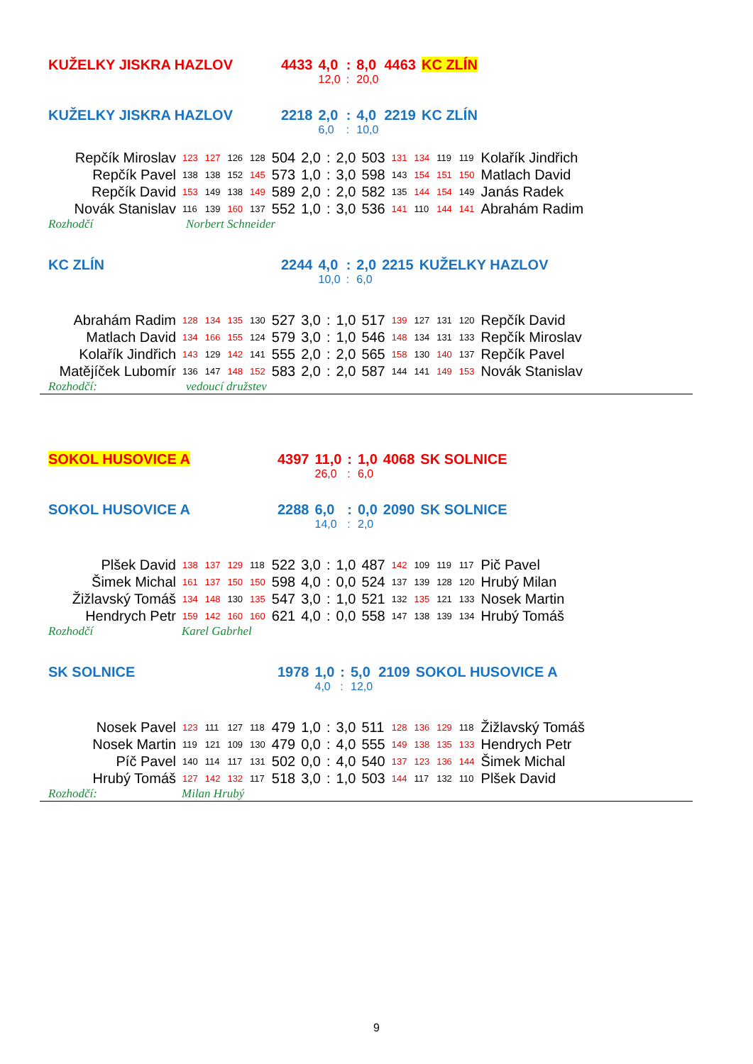| KUŽELKY JISKRA HAZLOV | 4433 | 4,0 | : | 8,0 | 4463 | KC ZLÍN |
| | | 12,0 | : | 20,0 | | |
| KUŽELKY JISKRA HAZLOV | 2218 | 2,0 | : | 4,0 | 2219 | KC ZLÍN |
| | | 6,0 | : | 10,0 | | |
| Repčík Miroslav | 123 | 127 | 126 | 128 | 504 | 2,0 | : | 2,0 | 503 | 131 | 134 | 119 | 119 | Kolařík Jindřich |
| Repčík Pavel | 138 | 138 | 152 | 145 | 573 | 1,0 | : | 3,0 | 598 | 143 | 154 | 151 | 150 | Matlach David |
| Repčík David | 153 | 149 | 138 | 149 | 589 | 2,0 | : | 2,0 | 582 | 135 | 144 | 154 | 149 | Janás Radek |
| Novák Stanislav | 116 | 139 | 160 | 137 | 552 | 1,0 | : | 3,0 | 536 | 141 | 110 | 144 | 141 | Abrahám Radim |
| Rozhodčí | Norbert Schneider |
| KC ZLÍN | 2244 | 4,0 | : | 2,0 | 2215 | KUŽELKY HAZLOV |
| | | 10,0 | : | 6,0 | | |
| Abrahám Radim | 128 | 134 | 135 | 130 | 527 | 3,0 | : | 1,0 | 517 | 139 | 127 | 131 | 120 | Repčík David |
| Matlach David | 134 | 166 | 155 | 124 | 579 | 3,0 | : | 1,0 | 546 | 148 | 134 | 131 | 133 | Repčík Miroslav |
| Kolařík Jindřich | 143 | 129 | 142 | 141 | 555 | 2,0 | : | 2,0 | 565 | 158 | 130 | 140 | 137 | Repčík Pavel |
| Matějíček Lubomír | 136 | 147 | 148 | 152 | 583 | 2,0 | : | 2,0 | 587 | 144 | 141 | 149 | 153 | Novák Stanislav |
| Rozhodčí: | vedoucí družstev |
| SOKOL HUSOVICE A | 4397 | 11,0 | : | 1,0 | 4068 | SK SOLNICE |
| | | 26,0 | : | 6,0 | | |
| SOKOL HUSOVICE A | 2288 | 6,0 | : | 0,0 | 2090 | SK SOLNICE |
| | | 14,0 | : | 2,0 | | |
| Plšek David | 138 | 137 | 129 | 118 | 522 | 3,0 | : | 1,0 | 487 | 142 | 109 | 119 | 117 | Pič Pavel |
| Šimek Michal | 161 | 137 | 150 | 150 | 598 | 4,0 | : | 0,0 | 524 | 137 | 139 | 128 | 120 | Hrubý Milan |
| Žižlavský Tomáš | 134 | 148 | 130 | 135 | 547 | 3,0 | : | 1,0 | 521 | 132 | 135 | 121 | 133 | Nosek Martin |
| Hendrych Petr | 159 | 142 | 160 | 160 | 621 | 4,0 | : | 0,0 | 558 | 147 | 138 | 139 | 134 | Hrubý Tomáš |
| Rozhodčí | Karel Gabrhel |
| SK SOLNICE | 1978 | 1,0 | : | 5,0 | 2109 | SOKOL HUSOVICE A |
| | | 4,0 | : | 12,0 | | |
| Nosek Pavel | 123 | 111 | 127 | 118 | 479 | 1,0 | : | 3,0 | 511 | 128 | 136 | 129 | 118 | Žižlavský Tomáš |
| Nosek Martin | 119 | 121 | 109 | 130 | 479 | 0,0 | : | 4,0 | 555 | 149 | 138 | 135 | 133 | Hendrych Petr |
| Píč Pavel | 140 | 114 | 117 | 131 | 502 | 0,0 | : | 4,0 | 540 | 137 | 123 | 136 | 144 | Šimek Michal |
| Hrubý Tomáš | 127 | 142 | 132 | 117 | 518 | 3,0 | : | 1,0 | 503 | 144 | 117 | 132 | 110 | Plšek David |
| Rozhodčí: | Milan Hrubý |
9